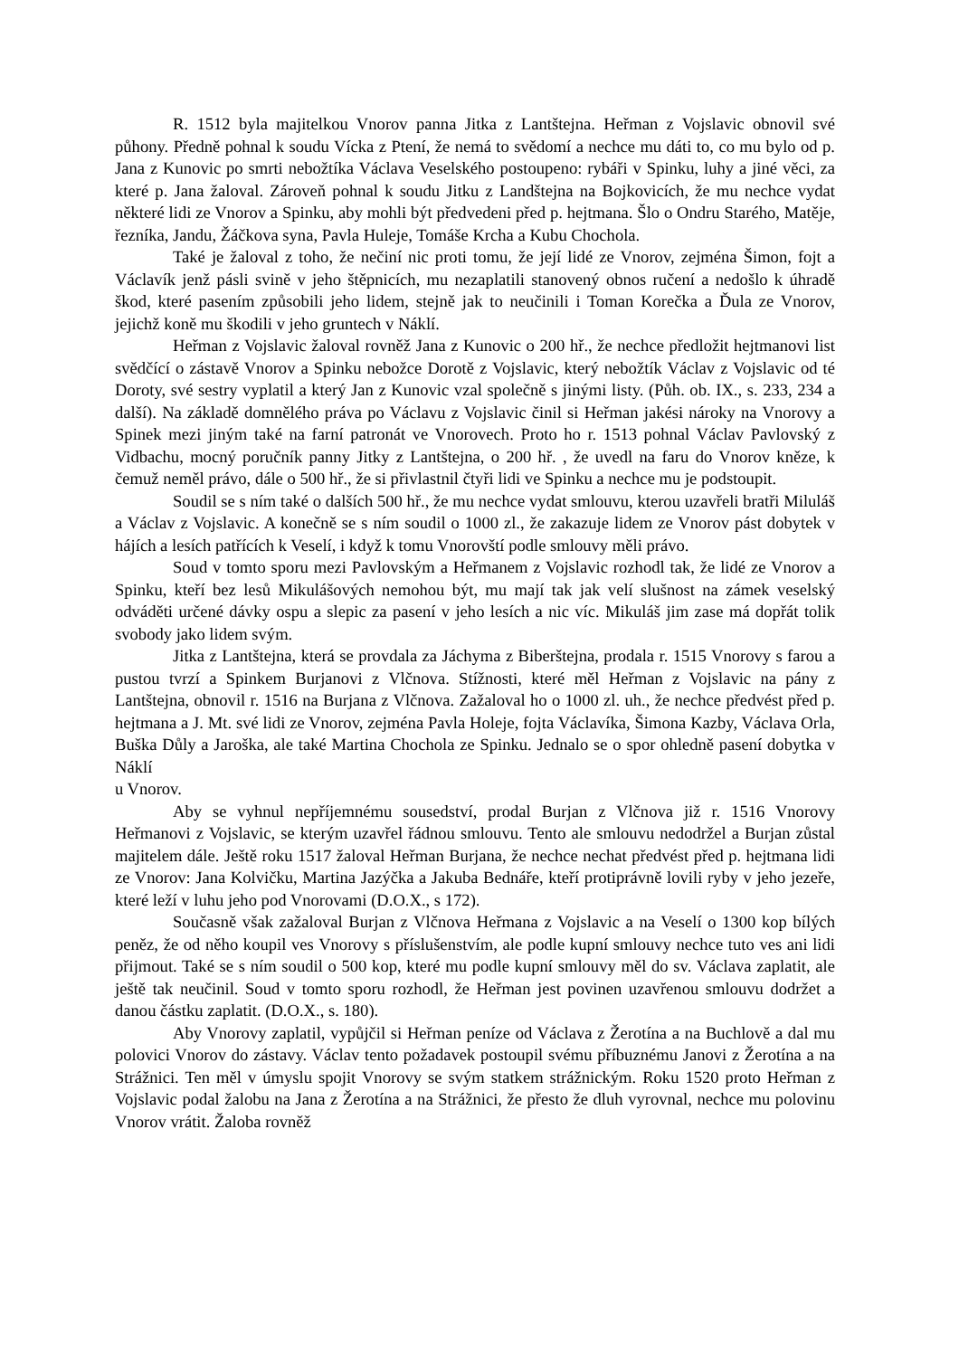R. 1512 byla majitelkou Vnorov panna Jitka z Lantštejna. Heřman z Vojslavic obnovil své půhony. Předně pohnal k soudu Vícka z Ptení, že nemá to svědomí a nechce mu dáti to, co mu bylo od p. Jana z Kunovic po smrti nebožtíka Václava Veselského postoupeno: rybáři v Spinku, luhy a jiné věci, za které p. Jana žaloval. Zároveň pohnal k soudu Jitku z Landštejna na Bojkovicích, že mu nechce vydat některé lidi ze Vnorov a Spinku, aby mohli být předvedeni před p. hejtmana. Šlo o Ondru Starého, Matěje, řezníka, Jandu, Žáčkova syna, Pavla Huleje, Tomáše Krcha a Kubu Chochola.
Také je žaloval z toho, že nečiní nic proti tomu, že její lidé ze Vnorov, zejména Šimon, fojt a Václavík jenž pásli svině v jeho štěpnicích, mu nezaplatili stanovený obnos ručení a nedošlo k úhradě škod, které pasením způsobili jeho lidem, stejně jak to neučinili i Toman Korečka a Ďula ze Vnorov, jejichž koně mu škodili v jeho gruntech v Náklí.
Heřman z Vojslavic žaloval rovněž Jana z Kunovic o 200 hř., že nechce předložit hejtmanovi list svědčící o zástavě Vnorov a Spinku nebožce Dorotě z Vojslavic, který nebožtík Václav z Vojslavic od té Doroty, své sestry vyplatil a který Jan z Kunovic vzal společně s jinými listy. (Půh. ob. IX., s. 233, 234 a další). Na základě domnělého práva po Václavu z Vojslavic činil si Heřman jakési nároky na Vnorovy a Spinek mezi jiným také na farní patronát ve Vnorovech. Proto ho r. 1513 pohnal Václav Pavlovský z Vidbachu, mocný poručník panny Jitky z Lantštejna, o 200 hř. , že uvedl na faru do Vnorov kněze, k čemuž neměl právo, dále o 500 hř., že si přivlastnil čtyři lidi ve Spinku a nechce mu je podstoupit.
Soudil se s ním také o dalších 500 hř., že mu nechce vydat smlouvu, kterou uzavřeli bratři Miluláš a Václav z Vojslavic. A konečně se s ním soudil o 1000 zl., že zakazuje lidem ze Vnorov pást dobytek v hájích a lesích patřících k Veselí, i když k tomu Vnorovští podle smlouvy měli právo.
Soud v tomto sporu mezi Pavlovským a Heřmanem z Vojslavic rozhodl tak, že lidé ze Vnorov a Spinku, kteří bez lesů Mikulášových nemohou být, mu mají tak jak velí slušnost na zámek veselský odváděti určené dávky ospu a slepic za pasení v jeho lesích a nic víc. Mikuláš jim zase má dopřát tolik svobody jako lidem svým.
Jitka z Lantštejna, která se provdala za Jáchyma z Biberštejna, prodala r. 1515 Vnorovy s farou a pustou tvrzí a Spinkem Burjanovi z Vlčnova. Stížnosti, které měl Heřman z Vojslavic na pány z Lantštejna, obnovil r. 1516 na Burjana z Vlčnova. Zažaloval ho o 1000 zl. uh., že nechce předvést před p. hejtmana a J. Mt. své lidi ze Vnorov, zejména Pavla Holeje, fojta Václavíka, Šimona Kazby, Václava Orla, Buška Důly a Jaroška, ale také Martina Chochola ze Spinku. Jednalo se o spor ohledně pasení dobytka v Náklí
u Vnorov.
Aby se vyhnul nepříjemnému sousedství, prodal Burjan z Vlčnova již r. 1516 Vnorovy Heřmanovi z Vojslavic, se kterým uzavřel řádnou smlouvu. Tento ale smlouvu nedodržel a Burjan zůstal majitelem dále. Ještě roku 1517 žaloval Heřman Burjana, že nechce nechat předvést před p. hejtmana lidi ze Vnorov: Jana Kolvičku, Martina Jazýčka a Jakuba Bednáře, kteří protiprávně lovili ryby v jeho jezeře, které leží v luhu jeho pod Vnorovami (D.O.X., s 172).
Současně však zažaloval Burjan z Vlčnova Heřmana z Vojslavic a na Veselí o 1300 kop bílých peněz, že od něho koupil ves Vnorovy s příslušenstvím, ale podle kupní smlouvy nechce tuto ves ani lidi přijmout. Také se s ním soudil o 500 kop, které mu podle kupní smlouvy měl do sv. Václava zaplatit, ale ještě tak neučinil. Soud v tomto sporu rozhodl, že Heřman jest povinen uzavřenou smlouvu dodržet a danou částku zaplatit. (D.O.X., s. 180).
Aby Vnorovy zaplatil, vypůjčil si Heřman peníze od Václava z Žerotína a na Buchlově a dal mu polovici Vnorov do zástavy. Václav tento požadavek postoupil svému příbuznému Janovi z Žerotína a na Strážnici. Ten měl v úmyslu spojit Vnorovy se svým statkem strážnickým. Roku 1520 proto Heřman z Vojslavic podal žalobu na Jana z Žerotína a na Strážnici, že přesto že dluh vyrovnal, nechce mu polovinu Vnorov vrátit. Žaloba rovněž